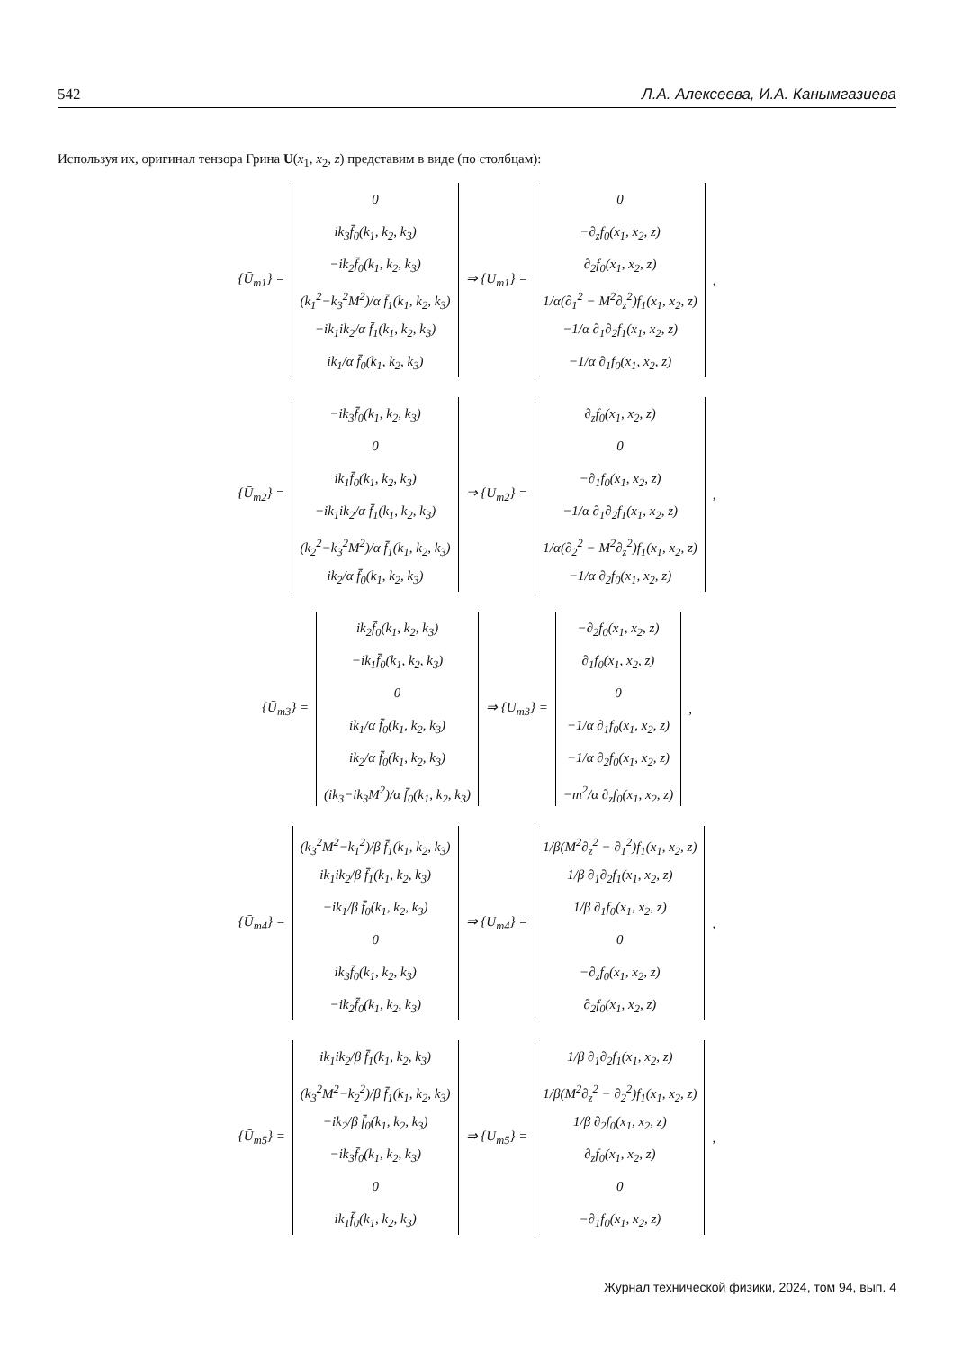542 Л.А. Алексеева, И.А. Канымгазиева
Используя их, оригинал тензора Грина U(x<sub>1</sub>, x<sub>2</sub>, z) представим в виде (по столбцам):
{Ū<sub>m1</sub>} =
0
ik<sub>3</sub>f̄<sub>0</sub>(k<sub>1</sub>, k<sub>2</sub>, k<sub>3</sub>)
−ik<sub>2</sub>f̄<sub>0</sub>(k<sub>1</sub>, k<sub>2</sub>, k<sub>3</sub>)
(k<sub>1</sub><sup>2</sup>−k<sub>3</sub><sup>2</sup>M<sup>2</sup>)/α f̄<sub>1</sub>(k<sub>1</sub>, k<sub>2</sub>, k<sub>3</sub>)
−ik<sub>1</sub>ik<sub>2</sub>/α f̄<sub>1</sub>(k<sub>1</sub>, k<sub>2</sub>, k<sub>3</sub>)
ik<sub>1</sub>/α f̄<sub>0</sub>(k<sub>1</sub>, k<sub>2</sub>, k<sub>3</sub>)
⇒ {U<sub>m1</sub>} =
0
−∂<sub>z</sub>f<sub>0</sub>(x<sub>1</sub>, x<sub>2</sub>, z)
∂<sub>2</sub>f<sub>0</sub>(x<sub>1</sub>, x<sub>2</sub>, z)
1/α(∂<sub>1</sub><sup>2</sup> − M<sup>2</sup>∂<sub>z</sub><sup>2</sup>)f<sub>1</sub>(x<sub>1</sub>, x<sub>2</sub>, z)
−1/α ∂<sub>1</sub>∂<sub>2</sub>f<sub>1</sub>(x<sub>1</sub>, x<sub>2</sub>, z)
−1/α ∂<sub>1</sub>f<sub>0</sub>(x<sub>1</sub>, x<sub>2</sub>, z)
,
{Ū<sub>m2</sub>} =
−ik<sub>3</sub>f̄<sub>0</sub>(k<sub>1</sub>, k<sub>2</sub>, k<sub>3</sub>)
0
ik<sub>1</sub>f̄<sub>0</sub>(k<sub>1</sub>, k<sub>2</sub>, k<sub>3</sub>)
−ik<sub>1</sub>ik<sub>2</sub>/α f̄<sub>1</sub>(k<sub>1</sub>, k<sub>2</sub>, k<sub>3</sub>)
(k<sub>2</sub><sup>2</sup>−k<sub>3</sub><sup>2</sup>M<sup>2</sup>)/α f̄<sub>1</sub>(k<sub>1</sub>, k<sub>2</sub>, k<sub>3</sub>)
ik<sub>2</sub>/α f̄<sub>0</sub>(k<sub>1</sub>, k<sub>2</sub>, k<sub>3</sub>)
⇒ {U<sub>m2</sub>} =
∂<sub>z</sub>f<sub>0</sub>(x<sub>1</sub>, x<sub>2</sub>, z)
0
−∂<sub>1</sub>f<sub>0</sub>(x<sub>1</sub>, x<sub>2</sub>, z)
−1/α ∂<sub>1</sub>∂<sub>2</sub>f<sub>1</sub>(x<sub>1</sub>, x<sub>2</sub>, z)
1/α(∂<sub>2</sub><sup>2</sup> − M<sup>2</sup>∂<sub>z</sub><sup>2</sup>)f<sub>1</sub>(x<sub>1</sub>, x<sub>2</sub>, z)
−1/α ∂<sub>2</sub>f<sub>0</sub>(x<sub>1</sub>, x<sub>2</sub>, z)
,
{Ū<sub>m3</sub>} =
ik<sub>2</sub>f̄<sub>0</sub>(k<sub>1</sub>, k<sub>2</sub>, k<sub>3</sub>)
−ik<sub>1</sub>f̄<sub>0</sub>(k<sub>1</sub>, k<sub>2</sub>, k<sub>3</sub>)
0
ik<sub>1</sub>/α f̄<sub>0</sub>(k<sub>1</sub>, k<sub>2</sub>, k<sub>3</sub>)
ik<sub>2</sub>/α f̄<sub>0</sub>(k<sub>1</sub>, k<sub>2</sub>, k<sub>3</sub>)
(ik<sub>3</sub>−ik<sub>3</sub>M<sup>2</sup>)/α f̄<sub>0</sub>(k<sub>1</sub>, k<sub>2</sub>, k<sub>3</sub>)
⇒ {U<sub>m3</sub>} =
−∂<sub>2</sub>f<sub>0</sub>(x<sub>1</sub>, x<sub>2</sub>, z)
∂<sub>1</sub>f<sub>0</sub>(x<sub>1</sub>, x<sub>2</sub>, z)
0
−1/α ∂<sub>1</sub>f<sub>0</sub>(x<sub>1</sub>, x<sub>2</sub>, z)
−1/α ∂<sub>2</sub>f<sub>0</sub>(x<sub>1</sub>, x<sub>2</sub>, z)
−m<sup>2</sup>/α ∂<sub>z</sub>f<sub>0</sub>(x<sub>1</sub>, x<sub>2</sub>, z)
,
{Ū<sub>m4</sub>} =
(k<sub>3</sub><sup>2</sup>M<sup>2</sup>−k<sub>1</sub><sup>2</sup>)/β f̄<sub>1</sub>(k<sub>1</sub>, k<sub>2</sub>, k<sub>3</sub>)
ik<sub>1</sub>ik<sub>2</sub>/β f̄<sub>1</sub>(k<sub>1</sub>, k<sub>2</sub>, k<sub>3</sub>)
−ik<sub>1</sub>/β f̄<sub>0</sub>(k<sub>1</sub>, k<sub>2</sub>, k<sub>3</sub>)
0
ik<sub>3</sub>f̄<sub>0</sub>(k<sub>1</sub>, k<sub>2</sub>, k<sub>3</sub>)
−ik<sub>2</sub>f̄<sub>0</sub>(k<sub>1</sub>, k<sub>2</sub>, k<sub>3</sub>)
⇒ {U<sub>m4</sub>} =
1/β(M<sup>2</sup>∂<sub>z</sub><sup>2</sup> − ∂<sub>1</sub><sup>2</sup>)f<sub>1</sub>(x<sub>1</sub>, x<sub>2</sub>, z)
1/β ∂<sub>1</sub>∂<sub>2</sub>f<sub>1</sub>(x<sub>1</sub>, x<sub>2</sub>, z)
1/β ∂<sub>1</sub>f<sub>0</sub>(x<sub>1</sub>, x<sub>2</sub>, z)
0
−∂<sub>z</sub>f<sub>0</sub>(x<sub>1</sub>, x<sub>2</sub>, z)
∂<sub>2</sub>f<sub>0</sub>(x<sub>1</sub>, x<sub>2</sub>, z)
,
{Ū<sub>m5</sub>} =
ik<sub>1</sub>ik<sub>2</sub>/β f̄<sub>1</sub>(k<sub>1</sub>, k<sub>2</sub>, k<sub>3</sub>)
(k<sub>3</sub><sup>2</sup>M<sup>2</sup>−k<sub>2</sub><sup>2</sup>)/β f̄<sub>1</sub>(k<sub>1</sub>, k<sub>2</sub>, k<sub>3</sub>)
−ik<sub>2</sub>/β f̄<sub>0</sub>(k<sub>1</sub>, k<sub>2</sub>, k<sub>3</sub>)
−ik<sub>3</sub>f̄<sub>0</sub>(k<sub>1</sub>, k<sub>2</sub>, k<sub>3</sub>)
0
ik<sub>1</sub>f̄<sub>0</sub>(k<sub>1</sub>, k<sub>2</sub>, k<sub>3</sub>)
⇒ {U<sub>m5</sub>} =
1/β ∂<sub>1</sub>∂<sub>2</sub>f<sub>1</sub>(x<sub>1</sub>, x<sub>2</sub>, z)
1/β(M<sup>2</sup>∂<sub>z</sub><sup>2</sup> − ∂<sub>2</sub><sup>2</sup>)f<sub>1</sub>(x<sub>1</sub>, x<sub>2</sub>, z)
1/β ∂<sub>2</sub>f<sub>0</sub>(x<sub>1</sub>, x<sub>2</sub>, z)
∂<sub>z</sub>f<sub>0</sub>(x<sub>1</sub>, x<sub>2</sub>, z)
0
−∂<sub>1</sub>f<sub>0</sub>(x<sub>1</sub>, x<sub>2</sub>, z)
,
Журнал технической физики, 2024, том 94, вып. 4